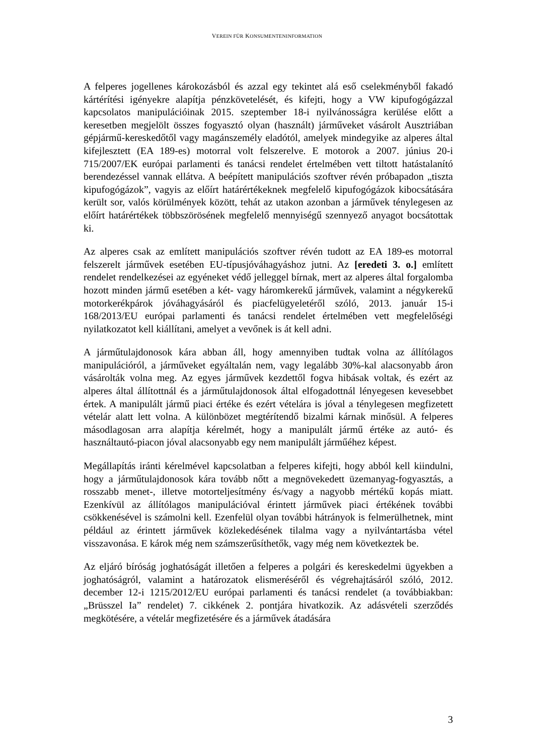VEREIN FÜR KONSUMENTENINFORMATION
A felperes jogellenes károkozásból és azzal egy tekintet alá eső cselekményből fakadó kártérítési igényekre alapítja pénzkövetelését, és kifejti, hogy a VW kipufogógázzal kapcsolatos manipulációinak 2015. szeptember 18-i nyilvánosságra kerülése előtt a keresetben megjelölt összes fogyasztó olyan (használt) járműveket vásárolt Ausztriában gépjármű-kereskedőtől vagy magánszemély eladótól, amelyek mindegyike az alperes által kifejlesztett (EA 189-es) motorral volt felszerelve. E motorok a 2007. június 20-i 715/2007/EK európai parlamenti és tanácsi rendelet értelmében vett tiltott hatástalanító berendezéssel vannak ellátva. A beépített manipulációs szoftver révén próbapadon „tiszta kipufogógázok”, vagyis az előírt határértékeknek megfelelő kipufogógázok kibocsátására került sor, valós körülmények között, tehát az utakon azonban a járművek ténylegesen az előírt határértékek többszörösének megfelelő mennyiségű szennyező anyagot bocsátottak ki.
Az alperes csak az említett manipulációs szoftver révén tudott az EA 189-es motorral felszerelt járművek esetében EU-típusjóváhagyáshoz jutni. Az [eredeti 3. o.] említett rendelet rendelkezései az egyéneket védő jelleggel bírnak, mert az alperes által forgalomba hozott minden jármű esetében a két- vagy háromkerekű járművek, valamint a négykerekű motorkerékpárok jóváhagyásáról és piacfelügyeletéről szóló, 2013. január 15-i 168/2013/EU európai parlamenti és tanácsi rendelet értelmében vett megfelelőségi nyilatkozatot kell kiállítani, amelyet a vevőnek is át kell adni.
A járműtulajdonosok kára abban áll, hogy amennyiben tudtak volna az állítólagos manipulációról, a járműveket egyáltalán nem, vagy legalább 30%-kal alacsonyabb áron vásárolták volna meg. Az egyes járművek kezdettől fogva hibásak voltak, és ezért az alperes által állítottnál és a járműtulajdonosok által elfogadottnál lényegesen kevesebbet értek. A manipulált jármű piaci értéke és ezért vételára is jóval a ténylegesen megfizetett vételár alatt lett volna. A különbözet megtérítendő bizalmi kárnak minősül. A felperes másodlagosan arra alapítja kérelmét, hogy a manipulált jármű értéke az autó- és használtautó-piacon jóval alacsonyabb egy nem manipulált járműéhez képest.
Megállapítás iránti kérelmével kapcsolatban a felperes kifejti, hogy abból kell kiindulni, hogy a járműtulajdonosok kára tovább nőtt a megnövekedett üzemanyag-fogyasztás, a rosszabb menet-, illetve motorteljesítmény és/vagy a nagyobb mértékű kopás miatt. Ezenkívül az állítólagos manipulációval érintett járművek piaci értékének további csökkenésével is számolni kell. Ezenfelül olyan további hátrányok is felmerülhetnek, mint például az érintett járművek közlekedésének tilalma vagy a nyilvántartásba vétel visszavonása. E károk még nem számszerűsíthetők, vagy még nem következtek be.
Az eljáró bíróság joghatóságát illetően a felperes a polgári és kereskedelmi ügyekben a joghatóságról, valamint a határozatok elismeréséről és végrehajtásáról szóló, 2012. december 12-i 1215/2012/EU európai parlamenti és tanácsi rendelet (a továbbiakban: „Brüsszel Ia” rendelet) 7. cikkének 2. pontjára hivatkozik. Az adásvételi szerződés megkötésére, a vételár megfizetésére és a járművek átadására
3